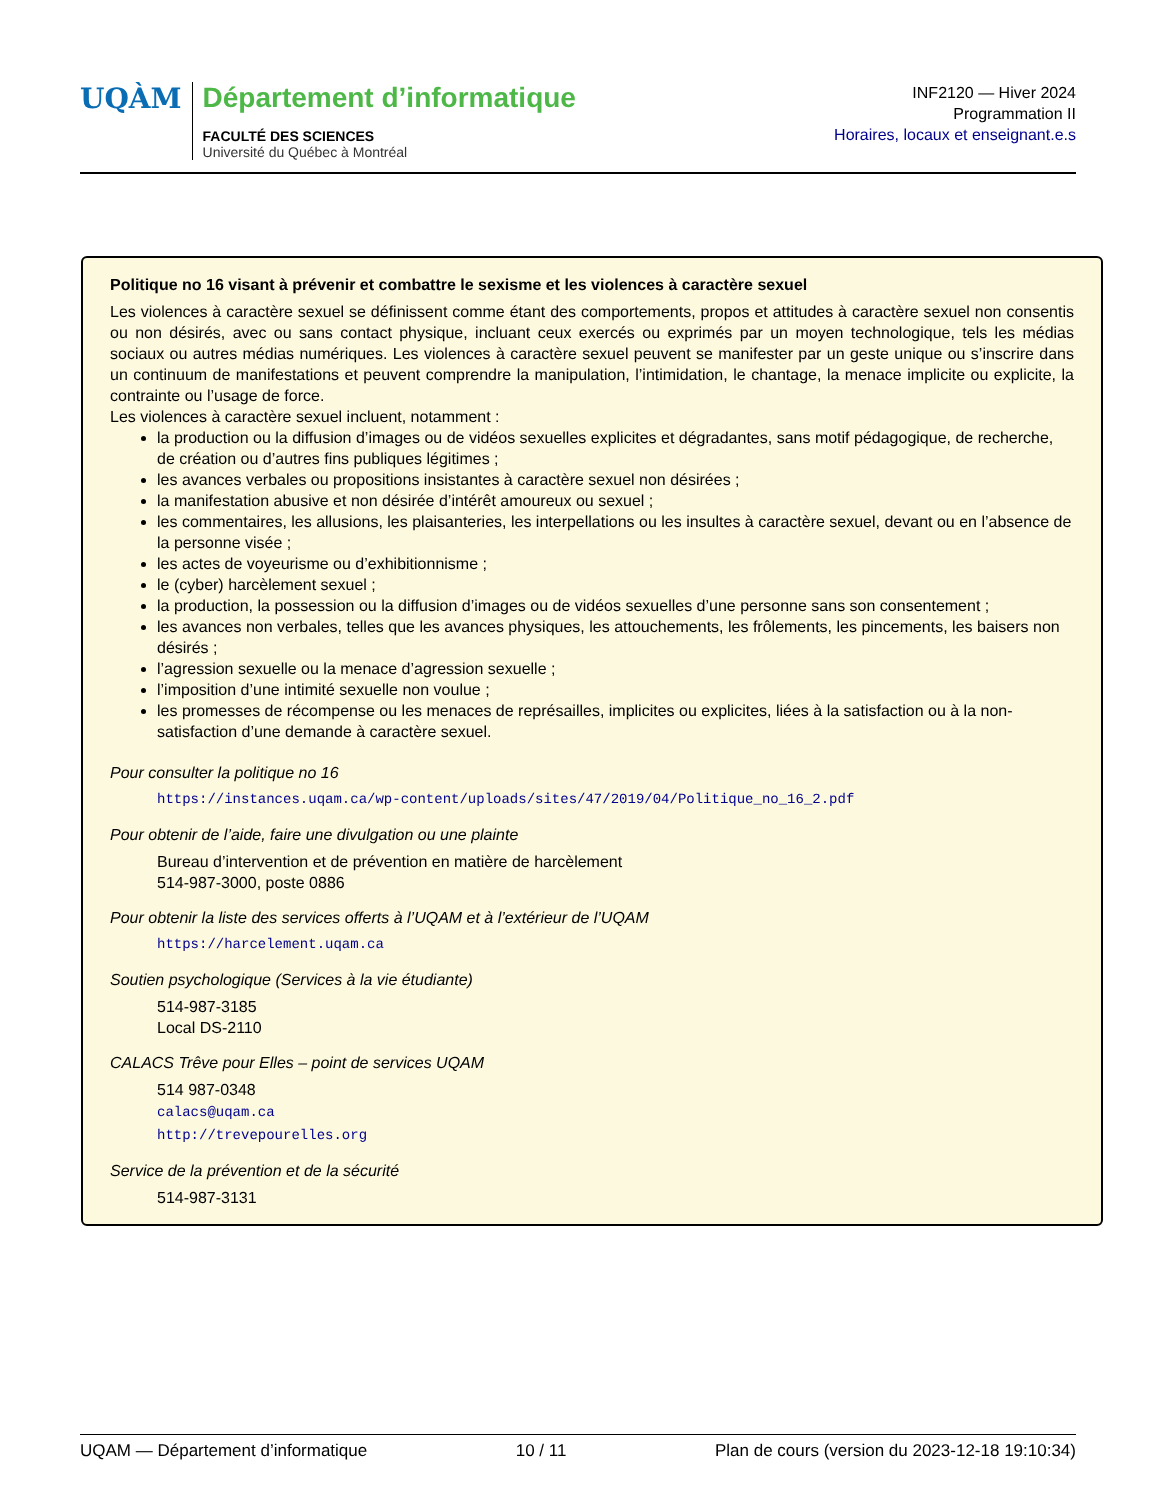UQÀM
Département d’informatique
FACULTÉ DES SCIENCES
Université du Québec à Montréal
INF2120 — Hiver 2024
Programmation II
Horaires, locaux et enseignant.e.s
Politique no 16 visant à prévenir et combattre le sexisme et les violences à caractère sexuel
Les violences à caractère sexuel se définissent comme étant des comportements, propos et attitudes à caractère sexuel non consentis ou non désirés, avec ou sans contact physique, incluant ceux exercés ou exprimés par un moyen technologique, tels les médias sociaux ou autres médias numériques. Les violences à caractère sexuel peuvent se manifester par un geste unique ou s’inscrire dans un continuum de manifestations et peuvent comprendre la manipulation, l’intimidation, le chantage, la menace implicite ou explicite, la contrainte ou l’usage de force.
Les violences à caractère sexuel incluent, notamment :
la production ou la diffusion d’images ou de vidéos sexuelles explicites et dégradantes, sans motif pédagogique, de recherche, de création ou d’autres fins publiques légitimes ;
les avances verbales ou propositions insistantes à caractère sexuel non désirées ;
la manifestation abusive et non désirée d’intérêt amoureux ou sexuel ;
les commentaires, les allusions, les plaisanteries, les interpellations ou les insultes à caractère sexuel, devant ou en l’absence de la personne visée ;
les actes de voyeurisme ou d’exhibitionnisme ;
le (cyber) harcèlement sexuel ;
la production, la possession ou la diffusion d’images ou de vidéos sexuelles d’une personne sans son consentement ;
les avances non verbales, telles que les avances physiques, les attouchements, les frôlements, les pincements, les baisers non désirés ;
l’agression sexuelle ou la menace d’agression sexuelle ;
l’imposition d’une intimité sexuelle non voulue ;
les promesses de récompense ou les menaces de représailles, implicites ou explicites, liées à la satisfaction ou à la non-satisfaction d’une demande à caractère sexuel.
Pour consulter la politique no 16
https://instances.uqam.ca/wp-content/uploads/sites/47/2019/04/Politique_no_16_2.pdf
Pour obtenir de l’aide, faire une divulgation ou une plainte
Bureau d’intervention et de prévention en matière de harcèlement
514-987-3000, poste 0886
Pour obtenir la liste des services offerts à l’UQAM et à l’extérieur de l’UQAM
https://harcelement.uqam.ca
Soutien psychologique (Services à la vie étudiante)
514-987-3185
Local DS-2110
CALACS Trêve pour Elles – point de services UQAM
514 987-0348
calacs@uqam.ca
http://trevepourelles.org
Service de la prévention et de la sécurité
514-987-3131
UQAM — Département d’informatique 10 / 11 Plan de cours (version du 2023-12-18 19:10:34)